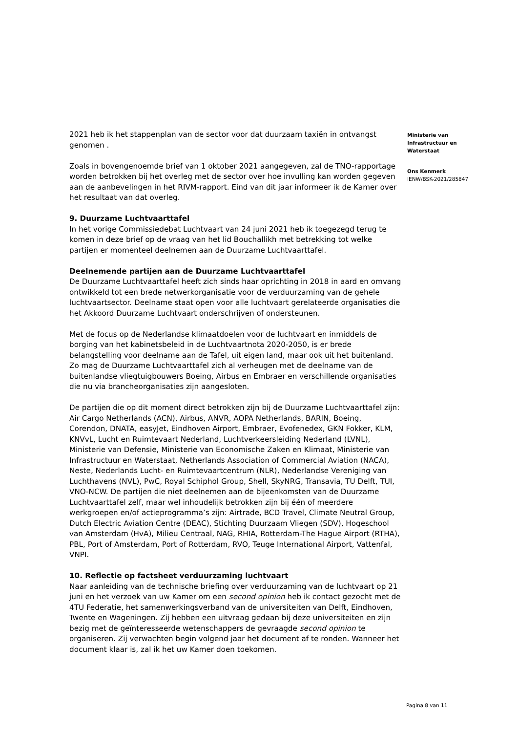2021 heb ik het stappenplan van de sector voor dat duurzaam taxiën in ontvangst genomen .
Zoals in bovengenoemde brief van 1 oktober 2021 aangegeven, zal de TNO-rapportage worden betrokken bij het overleg met de sector over hoe invulling kan worden gegeven aan de aanbevelingen in het RIVM-rapport. Eind van dit jaar informeer ik de Kamer over het resultaat van dat overleg.
9. Duurzame Luchtvaarttafel
In het vorige Commissiedebat Luchtvaart van 24 juni 2021 heb ik toegezegd terug te komen in deze brief op de vraag van het lid Bouchallikh met betrekking tot welke partijen er momenteel deelnemen aan de Duurzame Luchtvaarttafel.
Deelnemende partijen aan de Duurzame Luchtvaarttafel
De Duurzame Luchtvaarttafel heeft zich sinds haar oprichting in 2018 in aard en omvang ontwikkeld tot een brede netwerkorganisatie voor de verduurzaming van de gehele luchtvaartsector. Deelname staat open voor alle luchtvaart gerelateerde organisaties die het Akkoord Duurzame Luchtvaart onderschrijven of ondersteunen.
Met de focus op de Nederlandse klimaatdoelen voor de luchtvaart en inmiddels de borging van het kabinetsbeleid in de Luchtvaartnota 2020-2050, is er brede belangstelling voor deelname aan de Tafel, uit eigen land, maar ook uit het buitenland. Zo mag de Duurzame Luchtvaarttafel zich al verheugen met de deelname van de buitenlandse vliegtuigbouwers Boeing, Airbus en Embraer en verschillende organisaties die nu via brancheorganisaties zijn aangesloten.
De partijen die op dit moment direct betrokken zijn bij de Duurzame Luchtvaarttafel zijn: Air Cargo Netherlands (ACN), Airbus, ANVR, AOPA Netherlands, BARIN, Boeing, Corendon, DNATA, easyJet, Eindhoven Airport, Embraer, Evofenedex, GKN Fokker, KLM, KNVvL, Lucht en Ruimtevaart Nederland, Luchtverkeersleiding Nederland (LVNL), Ministerie van Defensie, Ministerie van Economische Zaken en Klimaat, Ministerie van Infrastructuur en Waterstaat, Netherlands Association of Commercial Aviation (NACA), Neste, Nederlands Lucht- en Ruimtevaartcentrum (NLR), Nederlandse Vereniging van Luchthavens (NVL), PwC, Royal Schiphol Group, Shell, SkyNRG, Transavia, TU Delft, TUI, VNO-NCW. De partijen die niet deelnemen aan de bijeenkomsten van de Duurzame Luchtvaarttafel zelf, maar wel inhoudelijk betrokken zijn bij één of meerdere werkgroepen en/of actieprogramma’s zijn: Airtrade, BCD Travel, Climate Neutral Group, Dutch Electric Aviation Centre (DEAC), Stichting Duurzaam Vliegen (SDV), Hogeschool van Amsterdam (HvA), Milieu Centraal, NAG, RHIA, Rotterdam-The Hague Airport (RTHA), PBL, Port of Amsterdam, Port of Rotterdam, RVO, Teuge International Airport, Vattenfal, VNPI.
10. Reflectie op factsheet verduurzaming luchtvaart
Naar aanleiding van de technische briefing over verduurzaming van de luchtvaart op 21 juni en het verzoek van uw Kamer om een second opinion heb ik contact gezocht met de 4TU Federatie, het samenwerkingsverband van de universiteiten van Delft, Eindhoven, Twente en Wageningen. Zij hebben een uitvraag gedaan bij deze universiteiten en zijn bezig met de geïnteresseerde wetenschappers de gevraagde second opinion te organiseren. Zij verwachten begin volgend jaar het document af te ronden. Wanneer het document klaar is, zal ik het uw Kamer doen toekomen.
Ministerie van
Infrastructuur en
Waterstaat
Ons Kenmerk
IENW/BSK-2021/285847
Pagina 8 van 11